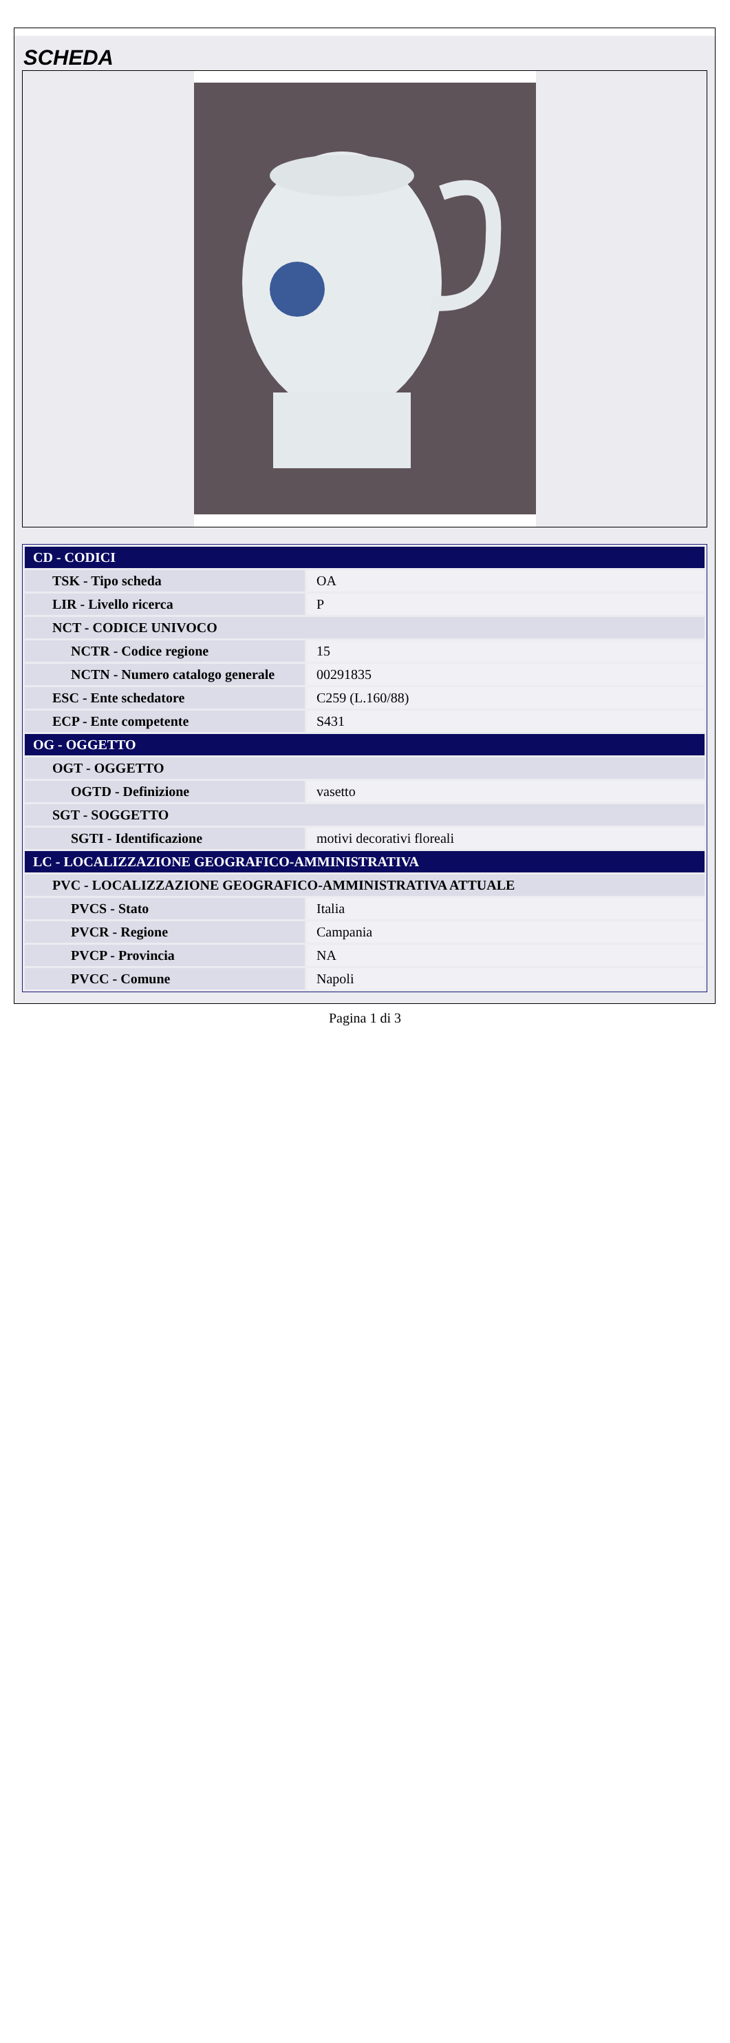SCHEDA
| CD - CODICI | |
| TSK - Tipo scheda | OA |
| LIR - Livello ricerca | P |
| NCT - CODICE UNIVOCO | |
| NCTR - Codice regione | 15 |
| NCTN - Numero catalogo generale | 00291835 |
| ESC - Ente schedatore | C259 (L.160/88) |
| ECP - Ente competente | S431 |
| OG - OGGETTO | |
| OGT - OGGETTO | |
| OGTD - Definizione | vasetto |
| SGT - SOGGETTO | |
| SGTI - Identificazione | motivi decorativi floreali |
| LC - LOCALIZZAZIONE GEOGRAFICO-AMMINISTRATIVA | |
| PVC - LOCALIZZAZIONE GEOGRAFICO-AMMINISTRATIVA ATTUALE | |
| PVCS - Stato | Italia |
| PVCR - Regione | Campania |
| PVCP - Provincia | NA |
| PVCC - Comune | Napoli |
Pagina 1 di 3